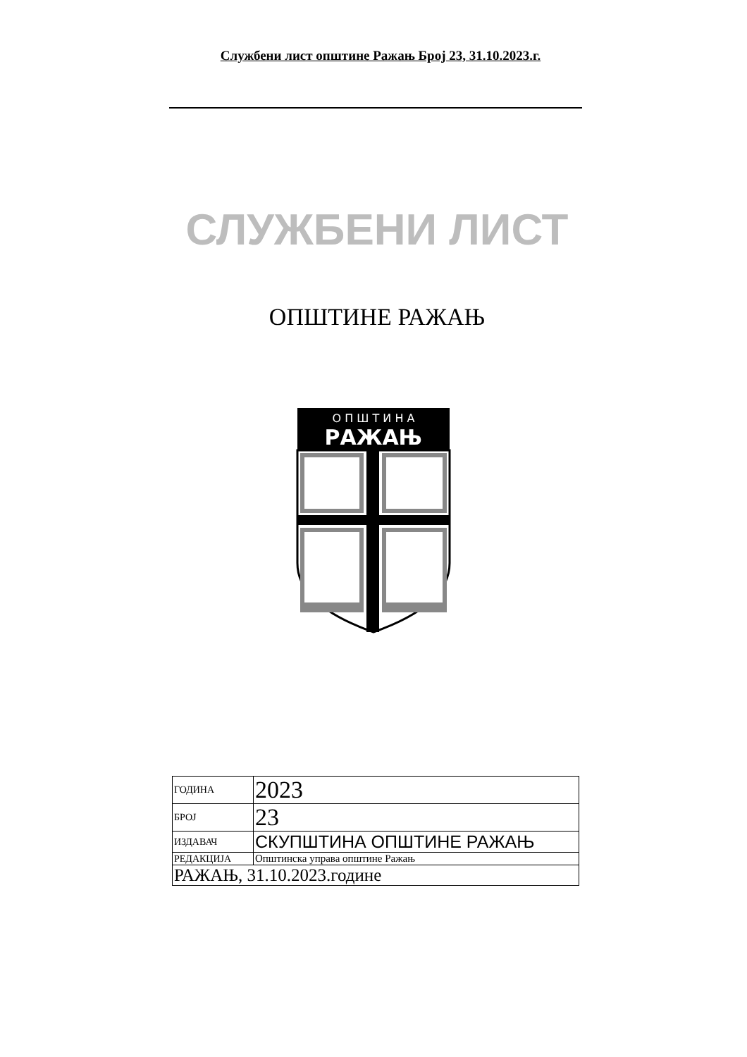Службени лист општине Ражањ Број 23, 31.10.2023.г.
СЛУЖБЕНИ ЛИСТ
ОПШТИНЕ РАЖАЊ
О П Ш Т И Н А
РАЖАЊ
| ГОДИНА | 2023 |
| БРОЈ | 23 |
| ИЗДАВАЧ | СКУПШТИНА ОПШТИНЕ РАЖАЊ |
| РЕДАКЦИЈА | Општинска управа општине Ражањ |
| РАЖАЊ, 31.10.2023.године | |